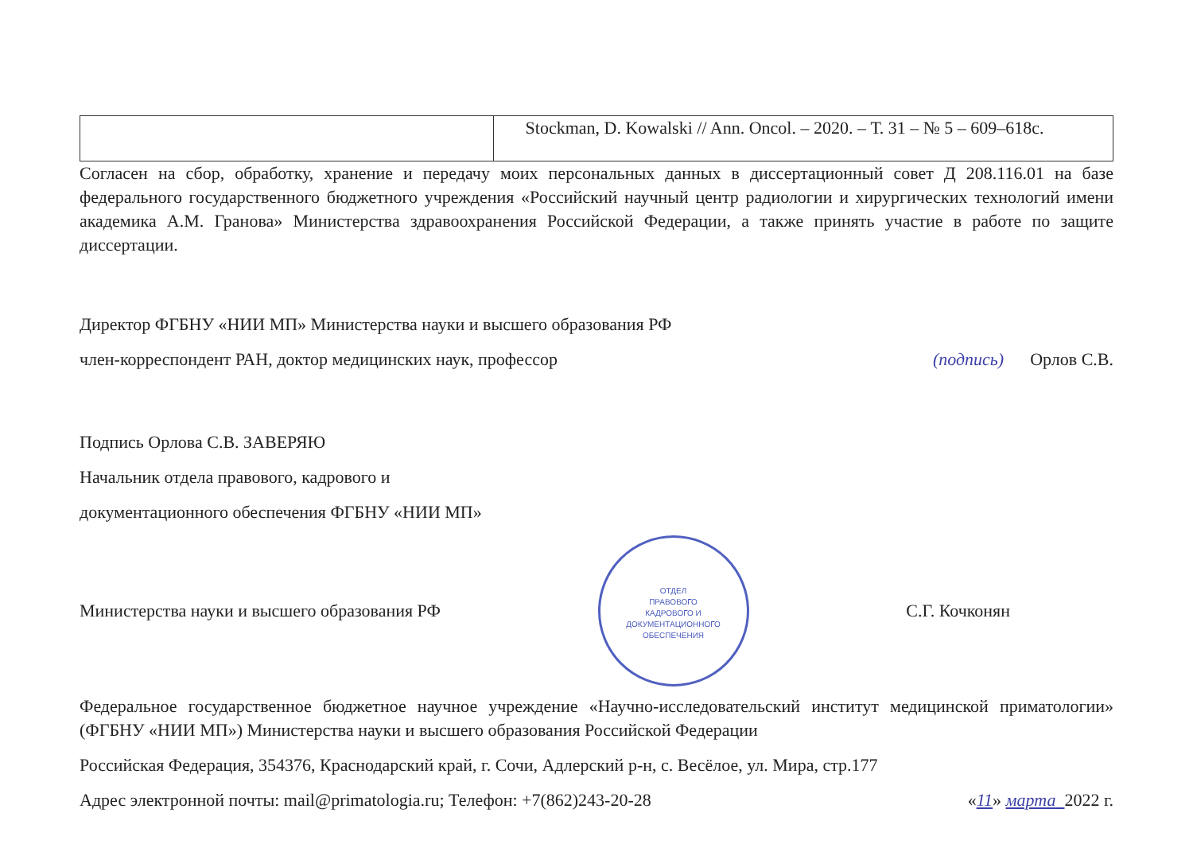| | Stockman, D. Kowalski // Ann. Oncol. – 2020. – Т. 31 – № 5 – 609–618с. |
Согласен на сбор, обработку, хранение и передачу моих персональных данных в диссертационный совет Д 208.116.01 на базе федерального государственного бюджетного учреждения «Российский научный центр радиологии и хирургических технологий имени академика А.М. Гранова» Министерства здравоохранения Российской Федерации, а также принять участие в работе по защите диссертации.
Директор ФГБНУ «НИИ МП» Министерства науки и высшего образования РФ
член-корреспондент РАН, доктор медицинских наук, профессор (подпись) Орлов С.В.
Подпись Орлова С.В. ЗАВЕРЯЮ
Начальник отдела правового, кадрового и
документационного обеспечения ФГБНУ «НИИ МП»
Министерства науки и высшего образования РФ ОТДЕЛ
ПРАВОВОГО
КАДРОВОГО И
ДОКУМЕНТАЦИОННОГО
ОБЕСПЕЧЕНИЯ С.Г. Кочконян
Федеральное государственное бюджетное научное учреждение «Научно-исследовательский институт медицинской приматологии» (ФГБНУ «НИИ МП») Министерства науки и высшего образования Российской Федерации
Российская Федерация, 354376, Краснодарский край, г. Сочи, Адлерский р-н, с. Весёлое, ул. Мира, стр.177
Адрес электронной почты: mail@primatologia.ru; Телефон: +7(862)243-20-28 «11» марта 2022 г.